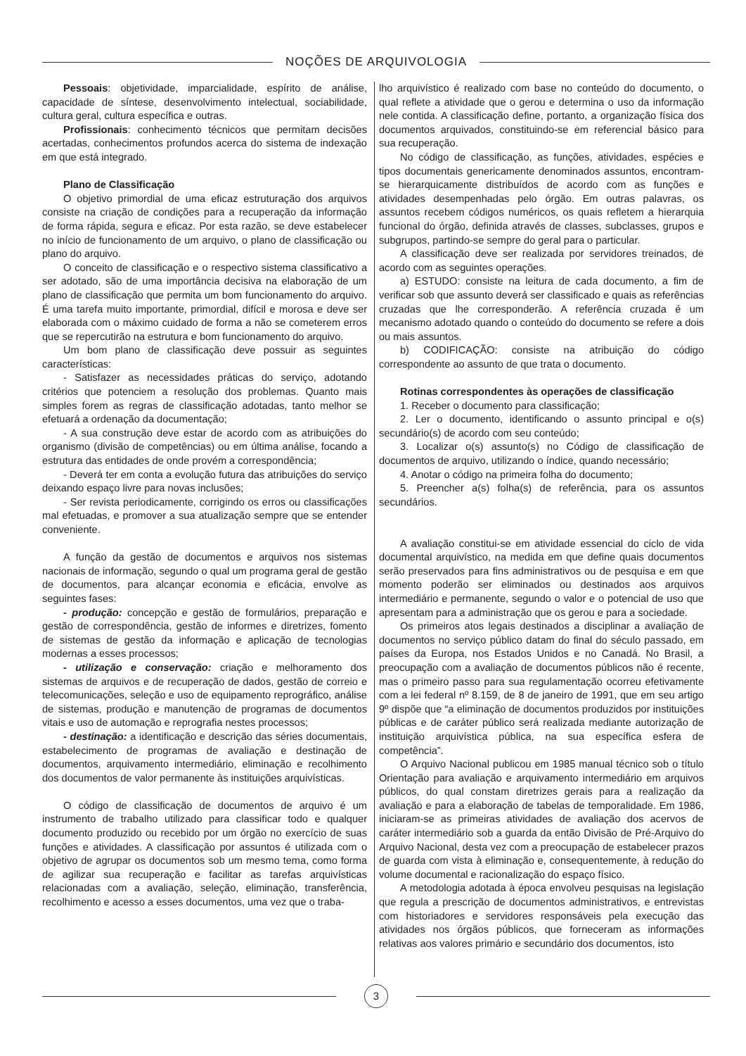NOÇÕES DE ARQUIVOLOGIA
Pessoais: objetividade, imparcialidade, espírito de análise, capacidade de síntese, desenvolvimento intelectual, sociabilidade, cultura geral, cultura específica e outras.
Profissionais: conhecimento técnicos que permitam decisões acertadas, conhecimentos profundos acerca do sistema de indexação em que está integrado.
Plano de Classificação
O objetivo primordial de uma eficaz estruturação dos arquivos consiste na criação de condições para a recuperação da informação de forma rápida, segura e eficaz. Por esta razão, se deve estabelecer no início de funcionamento de um arquivo, o plano de classificação ou plano do arquivo.
O conceito de classificação e o respectivo sistema classificativo a ser adotado, são de uma importância decisiva na elaboração de um plano de classificação que permita um bom funcionamento do arquivo. É uma tarefa muito importante, primordial, difícil e morosa e deve ser elaborada com o máximo cuidado de forma a não se cometerem erros que se repercutirão na estrutura e bom funcionamento do arquivo.
Um bom plano de classificação deve possuir as seguintes características:
- Satisfazer as necessidades práticas do serviço, adotando critérios que potenciem a resolução dos problemas. Quanto mais simples forem as regras de classificação adotadas, tanto melhor se efetuará a ordenação da documentação;
- A sua construção deve estar de acordo com as atribuições do organismo (divisão de competências) ou em última análise, focando a estrutura das entidades de onde provém a correspondência;
- Deverá ter em conta a evolução futura das atribuições do serviço deixando espaço livre para novas inclusões;
- Ser revista periodicamente, corrigindo os erros ou classificações mal efetuadas, e promover a sua atualização sempre que se entender conveniente.
A função da gestão de documentos e arquivos nos sistemas nacionais de informação, segundo o qual um programa geral de gestão de documentos, para alcançar economia e eficácia, envolve as seguintes fases:
- produção: concepção e gestão de formulários, preparação e gestão de correspondência, gestão de informes e diretrizes, fomento de sistemas de gestão da informação e aplicação de tecnologias modernas a esses processos;
- utilização e conservação: criação e melhoramento dos sistemas de arquivos e de recuperação de dados, gestão de correio e telecomunicações, seleção e uso de equipamento reprográfico, análise de sistemas, produção e manutenção de programas de documentos vitais e uso de automação e reprografia nestes processos;
- destinação: a identificação e descrição das séries documentais, estabelecimento de programas de avaliação e destinação de documentos, arquivamento intermediário, eliminação e recolhimento dos documentos de valor permanente às instituições arquivísticas.
O código de classificação de documentos de arquivo é um instrumento de trabalho utilizado para classificar todo e qualquer documento produzido ou recebido por um órgão no exercício de suas funções e atividades. A classificação por assuntos é utilizada com o objetivo de agrupar os documentos sob um mesmo tema, como forma de agilizar sua recuperação e facilitar as tarefas arquivísticas relacionadas com a avaliação, seleção, eliminação, transferência, recolhimento e acesso a esses documentos, uma vez que o traba-
lho arquivístico é realizado com base no conteúdo do documento, o qual reflete a atividade que o gerou e determina o uso da informação nele contida. A classificação define, portanto, a organização física dos documentos arquivados, constituindo-se em referencial básico para sua recuperação.
No código de classificação, as funções, atividades, espécies e tipos documentais genericamente denominados assuntos, encontram-se hierarquicamente distribuídos de acordo com as funções e atividades desempenhadas pelo órgão. Em outras palavras, os assuntos recebem códigos numéricos, os quais refletem a hierarquia funcional do órgão, definida através de classes, subclasses, grupos e subgrupos, partindo-se sempre do geral para o particular.
A classificação deve ser realizada por servidores treinados, de acordo com as seguintes operações.
a) ESTUDO: consiste na leitura de cada documento, a fim de verificar sob que assunto deverá ser classificado e quais as referências cruzadas que lhe corresponderão. A referência cruzada é um mecanismo adotado quando o conteúdo do documento se refere a dois ou mais assuntos.
b) CODIFICAÇÃO: consiste na atribuição do código correspondente ao assunto de que trata o documento.
Rotinas correspondentes às operações de classificação
1. Receber o documento para classificação;
2. Ler o documento, identificando o assunto principal e o(s) secundário(s) de acordo com seu conteúdo;
3. Localizar o(s) assunto(s) no Código de classificação de documentos de arquivo, utilizando o índice, quando necessário;
4. Anotar o código na primeira folha do documento;
5. Preencher a(s) folha(s) de referência, para os assuntos secundários.
A avaliação constitui-se em atividade essencial do ciclo de vida documental arquivístico, na medida em que define quais documentos serão preservados para fins administrativos ou de pesquisa e em que momento poderão ser eliminados ou destinados aos arquivos intermediário e permanente, segundo o valor e o potencial de uso que apresentam para a administração que os gerou e para a sociedade.
Os primeiros atos legais destinados a disciplinar a avaliação de documentos no serviço público datam do final do século passado, em países da Europa, nos Estados Unidos e no Canadá. No Brasil, a preocupação com a avaliação de documentos públicos não é recente, mas o primeiro passo para sua regulamentação ocorreu efetivamente com a lei federal nº 8.159, de 8 de janeiro de 1991, que em seu artigo 9º dispõe que “a eliminação de documentos produzidos por instituições públicas e de caráter público será realizada mediante autorização de instituição arquivística pública, na sua específica esfera de competência”.
O Arquivo Nacional publicou em 1985 manual técnico sob o título Orientação para avaliação e arquivamento intermediário em arquivos públicos, do qual constam diretrizes gerais para a realização da avaliação e para a elaboração de tabelas de temporalidade. Em 1986, iniciaram-se as primeiras atividades de avaliação dos acervos de caráter intermediário sob a guarda da então Divisão de Pré-Arquivo do Arquivo Nacional, desta vez com a preocupação de estabelecer prazos de guarda com vista à eliminação e, consequentemente, à redução do volume documental e racionalização do espaço físico.
A metodologia adotada à época envolveu pesquisas na legislação que regula a prescrição de documentos administrativos, e entrevistas com historiadores e servidores responsáveis pela execução das atividades nos órgãos públicos, que forneceram as informações relativas aos valores primário e secundário dos documentos, isto
3